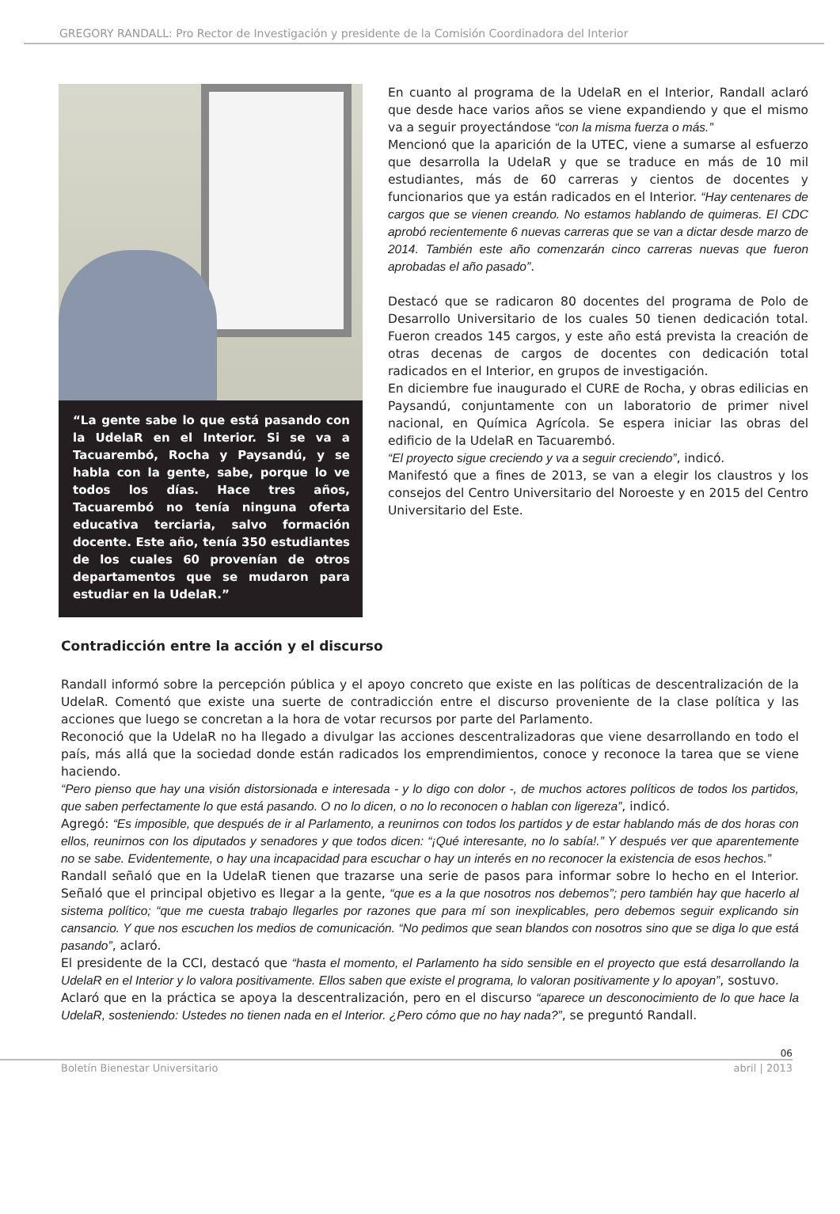GREGORY RANDALL: Pro Rector de Investigación y presidente de la Comisión Coordinadora del Interior
“La gente sabe lo que está pasando con la UdelaR en el Interior. Si se va a Tacuarembó, Rocha y Paysandú, y se habla con la gente, sabe, porque lo ve todos los días. Hace tres años, Tacuarembó no tenía ninguna oferta educativa terciaria, salvo formación docente. Este año, tenía 350 estudiantes de los cuales 60 provenían de otros departamentos que se mudaron para estudiar en la UdelaR.”
En cuanto al programa de la UdelaR en el Interior, Randall aclaró que desde hace varios años se viene expandiendo y que el mismo va a seguir proyectándose “con la misma fuerza o más.”
Mencionó que la aparición de la UTEC, viene a sumarse al esfuerzo que desarrolla la UdelaR y que se traduce en más de 10 mil estudiantes, más de 60 carreras y cientos de docentes y funcionarios que ya están radicados en el Interior. “Hay centenares de cargos que se vienen creando. No estamos hablando de quimeras. El CDC aprobó recientemente 6 nuevas carreras que se van a dictar desde marzo de 2014. También este año comenzarán cinco carreras nuevas que fueron aprobadas el año pasado”.
Destacó que se radicaron 80 docentes del programa de Polo de Desarrollo Universitario de los cuales 50 tienen dedicación total. Fueron creados 145 cargos, y este año está prevista la creación de otras decenas de cargos de docentes con dedicación total radicados en el Interior, en grupos de investigación.
En diciembre fue inaugurado el CURE de Rocha, y obras edilicias en Paysandú, conjuntamente con un laboratorio de primer nivel nacional, en Química Agrícola. Se espera iniciar las obras del edificio de la UdelaR en Tacuarembó.
“El proyecto sigue creciendo y va a seguir creciendo”, indicó.
Manifestó que a fines de 2013, se van a elegir los claustros y los consejos del Centro Universitario del Noroeste y en 2015 del Centro Universitario del Este.
Contradicción entre la acción y el discurso
Randall informó sobre la percepción pública y el apoyo concreto que existe en las políticas de descentralización de la UdelaR. Comentó que existe una suerte de contradicción entre el discurso proveniente de la clase política y las acciones que luego se concretan a la hora de votar recursos por parte del Parlamento.
Reconoció que la UdelaR no ha llegado a divulgar las acciones descentralizadoras que viene desarrollando en todo el país, más allá que la sociedad donde están radicados los emprendimientos, conoce y reconoce la tarea que se viene haciendo.
“Pero pienso que hay una visión distorsionada e interesada - y lo digo con dolor -, de muchos actores políticos de todos los partidos, que saben perfectamente lo que está pasando. O no lo dicen, o no lo reconocen o hablan con ligereza”, indicó.
Agregó: “Es imposible, que después de ir al Parlamento, a reunirnos con todos los partidos y de estar hablando más de dos horas con ellos, reunirnos con los diputados y senadores y que todos dicen: “¡Qué interesante, no lo sabía!.” Y después ver que aparentemente no se sabe. Evidentemente, o hay una incapacidad para escuchar o hay un interés en no reconocer la existencia de esos hechos.”
Randall señaló que en la UdelaR tienen que trazarse una serie de pasos para informar sobre lo hecho en el Interior. Señaló que el principal objetivo es llegar a la gente, “que es a la que nosotros nos debemos”; pero también hay que hacerlo al sistema político; “que me cuesta trabajo llegarles por razones que para mí son inexplicables, pero debemos seguir explicando sin cansancio. Y que nos escuchen los medios de comunicación. “No pedimos que sean blandos con nosotros sino que se diga lo que está pasando”, aclaró.
El presidente de la CCI, destacó que “hasta el momento, el Parlamento ha sido sensible en el proyecto que está desarrollando la UdelaR en el Interior y lo valora positivamente. Ellos saben que existe el programa, lo valoran positivamente y lo apoyan”, sostuvo.
Aclaró que en la práctica se apoya la descentralización, pero en el discurso “aparece un desconocimiento de lo que hace la UdelaR, sosteniendo: Ustedes no tienen nada en el Interior. ¿Pero cómo que no hay nada?”, se preguntó Randall.
06
Boletín Bienestar Universitario abril | 2013